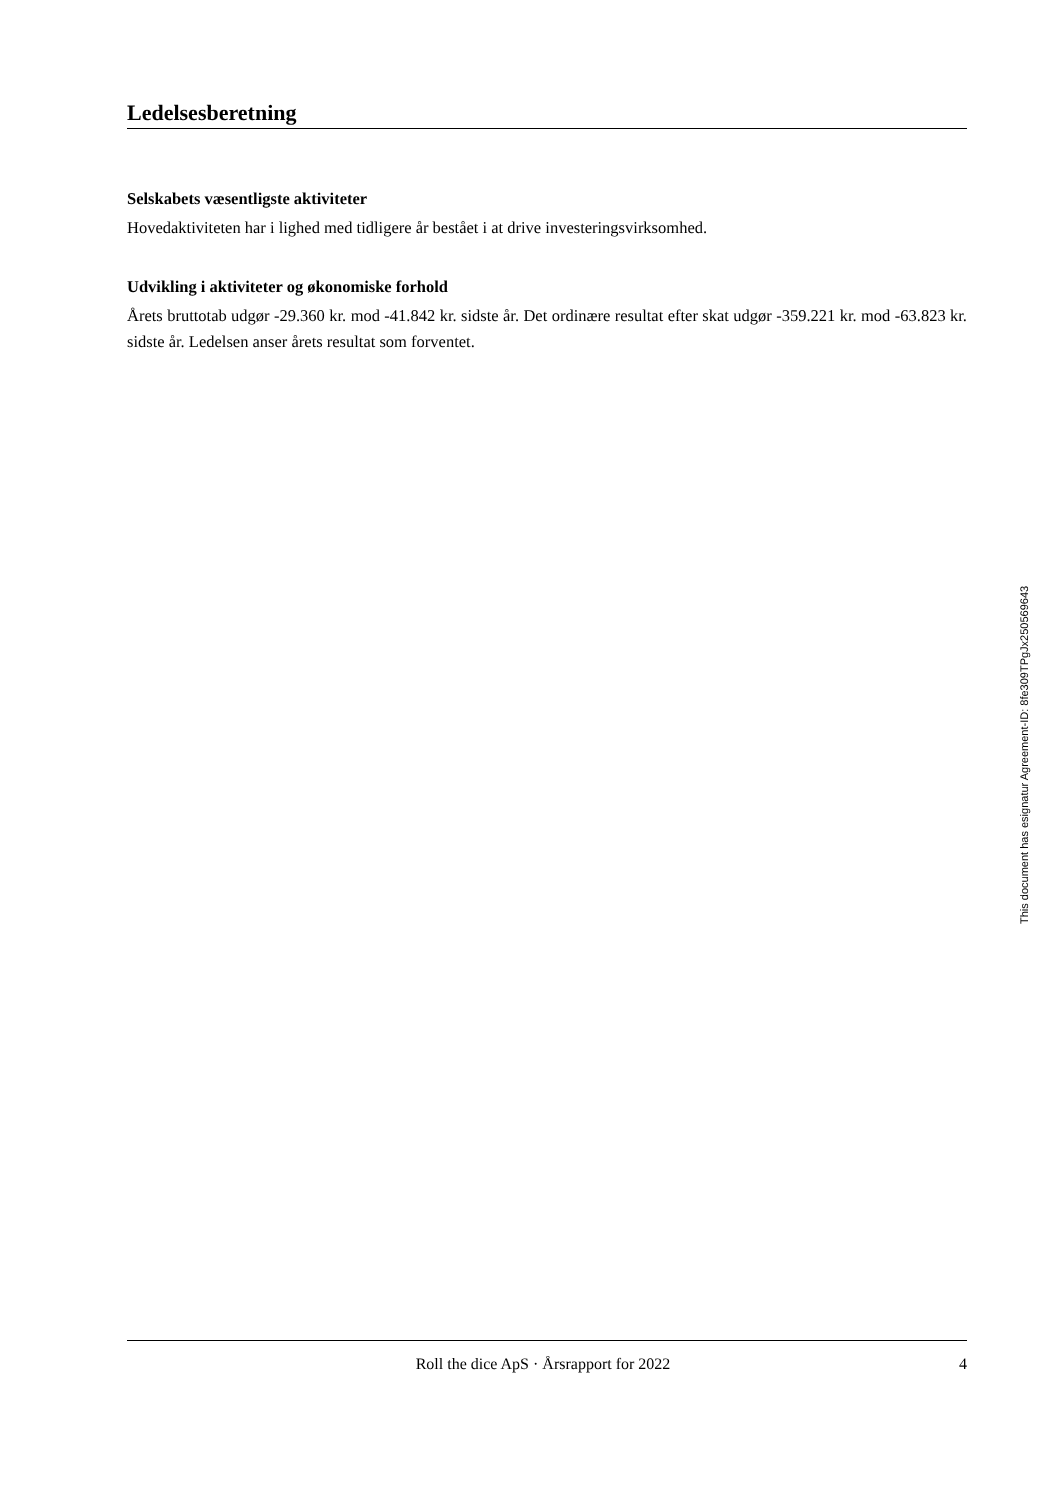Ledelsesberetning
Selskabets væsentligste aktiviteter
Hovedaktiviteten har i lighed med tidligere år bestået i at drive investeringsvirksomhed.
Udvikling i aktiviteter og økonomiske forhold
Årets bruttotab udgør -29.360 kr. mod -41.842 kr. sidste år. Det ordinære resultat efter skat udgør -359.221 kr. mod -63.823 kr. sidste år. Ledelsen anser årets resultat som forventet.
This document has esignatur Agreement-ID: 8fe309TPgJx250569643
Roll the dice ApS · Årsrapport for 2022 4